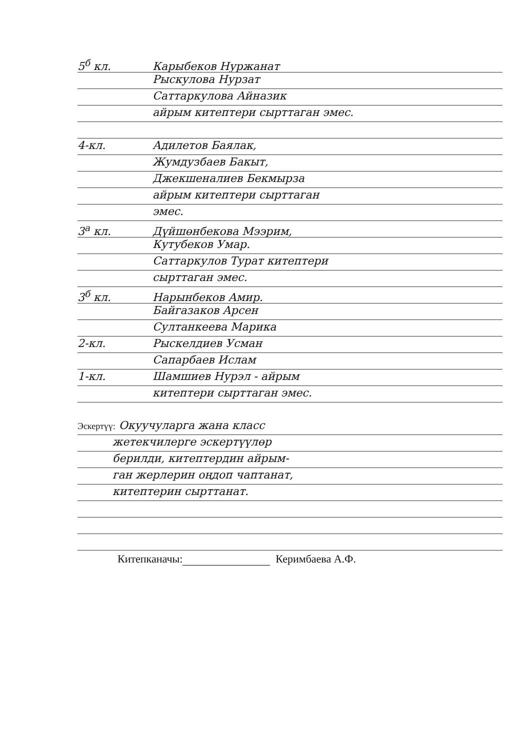5<sup>б</sup> кл. Карыбеков Нуржанат
Рыскулова Нурзат
Саттаркулова Айназик
айрым китептери сырттаган эмес.
4-кл. Адилетов Баялак,
Жумдузбаев Бакыт,
Джекшеналиев Бекмырза
айрым китептери сырттаган
эмес.
3<sup>а</sup> кл. Дүйшөнбекова Мээрим,
Кутубеков Умар.
Саттаркулов Турат китептери
сырттаган эмес.
3<sup>б</sup> кл. Нарынбеков Амир.
Байгазаков Арсен
Султанкеева Марика
2-кл. Рыскелдиев Усман
Сапарбаев Ислам
1-кл. Шамшиев Нурэл - айрым
китептери сырттаган эмес.
Эскертүү: Окуучуларга жана класс
жетекчилерге эскертүүлөр
берилди, китептердин айрым-
ган жерлерин оңдоп чаптанат,
китептерин сырттанат.
Китепканачы: Керимбаева А.Ф.